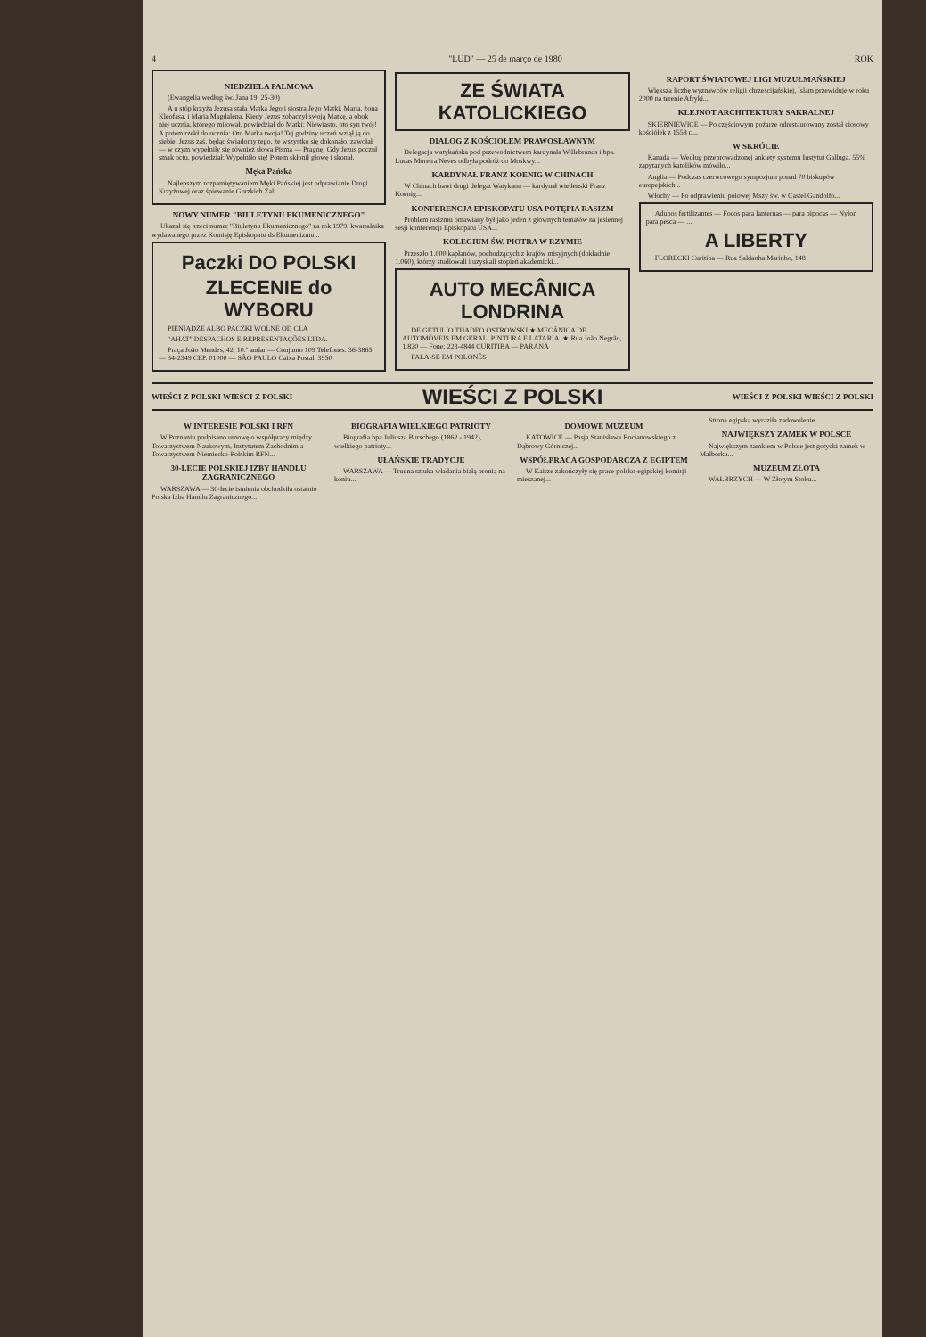4 "LUD" — 25 de março de 1980 ROK
NIEDZIELA PALMOWA
(Ewangelia według św. Jana 19, 25-30)
A u stóp krzyża Jezusa stała Matka Jego i siostra Jego Matki, Maria, żona Kleofasa, i Maria Magdalena. Kiedy Jezus zobaczył swoją Matkę, a obok niej ucznia, którego miłował, powiedział do Matki: Niewiasto, oto syn twój! A potem rzekł do ucznia: Oto Matka twoja! Tej godziny uczeń wziął ją do siebie. Jezus zaś, będąc świadomy tego, że wszystko się dokonało, zawołał — w czym wypełniły się również słowa Pisma — Pragnę! Gdy Jezus poczuł smak octu, powiedział: Wypełniło się! Potem skłonił głowę i skonał.
Męka Pańska
Najlepszym rozpamiętywaniem Męki Pańskiej jest odprawianie Drogi Krzyżowej oraz śpiewanie Gorzkich Żali...
NOWY NUMER "BIULETYNU EKUMENICZNEGO"
Ukazał się trzeci numer "Biuletynu Ekumenicznego" za rok 1979, kwartalnika wydawanego przez Komisję Episkopatu ds Ekumenizmu...
Paczki DO POLSKI
ZLECENIE do WYBORU
PIENIĄDZE ALBO PACZKI WOLNE OD CŁA
"AHAT" DESPACHOS E REPRESENTAÇÕES LTDA.
Praça João Mendes, 42, 10.º andar — Conjunto 109 Telefones: 36-3865 — 34-2349 CEP. 01000 — SÃO PAULO Caixa Postal, 3950
ZE ŚWIATA KATOLICKIEGO
DIALOG Z KOŚCIOŁEM PRAWOSŁAWNYM
Delegacja watykańska pod przewodnictwem kardynała Willebrands i bpa. Lucas Moreira Neves odbyła podróż do Moskwy...
KARDYNAŁ FRANZ KOENIG W CHINACH
W Chinach bawi drugi delegat Watykanu — kardynał wiedeński Franz Koenig...
KONFERENCJA EPISKOPATU USA POTĘPIA RASIZM
Problem rasizmu omawiany był jako jeden z głównych tematów na jesiennej sesji konferencji Episkopatu USA...
KOLEGIUM ŚW. PIOTRA W RZYMIE
Przeszło 1.000 kapłanów, pochodzących z krajów misyjnych (dokładnie 1.060), którzy studiowali i uzyskali stopień akademicki...
AUTO MECÂNICA LONDRINA
DE GETULIO THADEO OSTROWSKI ★ MECÂNICA DE AUTOMÓVEIS EM GERAL. PINTURA E LATARIA. ★ Rua João Negrão, 1.820 — Fone: 223-4844 CURITIBA — PARANÁ
FALA-SE EM POLONÊS
RAPORT ŚWIATOWEJ LIGI MUZUŁMAŃSKIEJ
Większa liczbę wyznawców religii chrześcijańskiej, Islam przewiduje w roku 2000 na terenie Afryki...
KLEJNOT ARCHITEKTURY SAKRALNEJ
SKIERNIEWICE — Po częściowym pożarze odrestaurowany został ciosowy kościółek z 1558 r....
W SKRÓCIE
Kanada — Według przeprowadzonej ankiety systemu Instytut Galluga, 55% zapytanych katolików mówiło...
Anglia — Podczas czerwcowego sympozjum ponad 70 biskupów europejskich...
Włochy — Po odprawieniu polowej Mszy św. w Castel Gandolfo...
Adubos fertilizantes — Focos para lanternas — para pipocas — Nylon para pesca — ...
A LIBERTY
FLORECKI Curitiba — Rua Saldanha Marinho, 148
WIEŚCI Z POLSKI WIEŚCI Z POLSKI WIEŚCI Z POLSKI WIEŚCI Z POLSKI WIEŚCI Z POLSKI
W INTERESIE POLSKI I RFN
W Poznaniu podpisano umowę o współpracy między Towarzystwem Naukowym, Instytutem Zachodnim a Towarzystwem Niemiecko-Polskim RFN...
30-LECIE POLSKIEJ IZBY HANDLU ZAGRANICZNEGO
WARSZAWA — 30-lecie istnienia obchodziła ostatnio Polska Izba Handlu Zagranicznego...
BIOGRAFIA WIELKIEGO PATRIOTY
Biografia bpa Juliusza Burschego (1862 - 1942), wielkiego patrioty...
UŁAŃSKIE TRADYCJE
WARSZAWA — Trudna sztuka władania białą bronią na koniu...
DOMOWE MUZEUM
KATOWICE — Pasja Stanisława Bocianowskiego z Dąbrowy Górniczej...
WSPÓŁPRACA GOSPODARCZA Z EGIPTEM
W Kairze zakończyły się prace polsko-egipskiej komisji mieszanej...
Strona egipska wyraziła zadowolenie...
NAJWIĘKSZY ZAMEK W POLSCE
Największym zamkiem w Polsce jest gotycki zamek w Malborku...
MUZEUM ZŁOTA
WAŁBRZYCH — W Złotym Stoku...